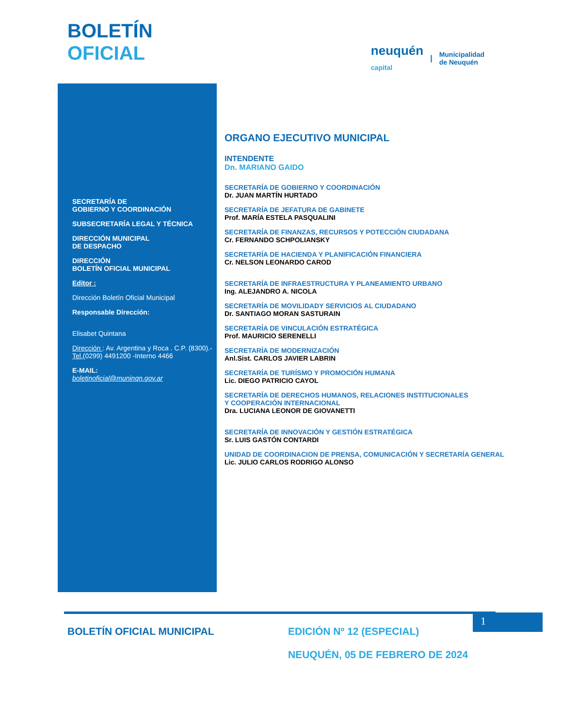BOLETÍN
OFICIAL
neuquén
capital | Municipalidad
de Neuquén
SECRETARÍA DE
GOBIERNO Y COORDINACIÓN
SUBSECRETARÍA LEGAL Y TÉCNICA
DIRECCIÓN MUNICIPAL
DE DESPACHO
DIRECCIÓN
BOLETÍN OFICIAL MUNICIPAL
Editor :
Dirección Boletín Oficial Municipal
Responsable Dirección:
Elisabet Quintana
Dirección : Av. Argentina y Roca . C.P. (8300).-
Tel.(0299) 4491200 -Interno 4466
E-MAIL:
boletinoficial@muninqn.gov.ar
ORGANO EJECUTIVO MUNICIPAL
INTENDENTE
Dn. MARIANO GAIDO
SECRETARÍA DE GOBIERNO Y COORDINACIÓN
Dr. JUAN MARTÍN HURTADO
SECRETARÍA DE JEFATURA DE GABINETE
Prof. MARÍA ESTELA PASQUALINI
SECRETARÍA DE FINANZAS, RECURSOS Y POTECCIÓN CIUDADANA
Cr. FERNANDO SCHPOLIANSKY
SECRETARÍA DE HACIENDA Y PLANIFICACIÓN FINANCIERA
Cr. NELSON LEONARDO CAROD
SECRETARÍA DE INFRAESTRUCTURA Y PLANEAMIENTO URBANO
Ing. ALEJANDRO A. NICOLA
SECRETARÍA DE MOVILIDADY SERVICIOS AL CIUDADANO
Dr. SANTIAGO MORAN SASTURAIN
SECRETARÍA DE VINCULACIÓN ESTRATÉGICA
Prof. MAURICIO SERENELLI
SECRETARÍA DE MODERNIZACIÓN
Anl.Sist. CARLOS JAVIER LABRIN
SECRETARÍA DE TURÍSMO Y PROMOCIÓN HUMANA
Lic. DIEGO PATRICIO CAYOL
SECRETARÍA DE DERECHOS HUMANOS, RELACIONES INSTITUCIONALES
Y COOPERACIÓN INTERNACIONAL
Dra. LUCIANA LEONOR DE GIOVANETTI
SECRETARÍA DE INNOVACIÓN Y GESTIÓN ESTRATÉGICA
Sr. LUIS GASTÓN CONTARDI
UNIDAD DE COORDINACION DE PRENSA, COMUNICACIÓN Y SECRETARÍA GENERAL
Lic. JULIO CARLOS RODRIGO ALONSO
1
BOLETÍN OFICIAL MUNICIPAL EDICIÓN Nº 12 (ESPECIAL)
NEUQUÉN, 05 DE FEBRERO DE 2024